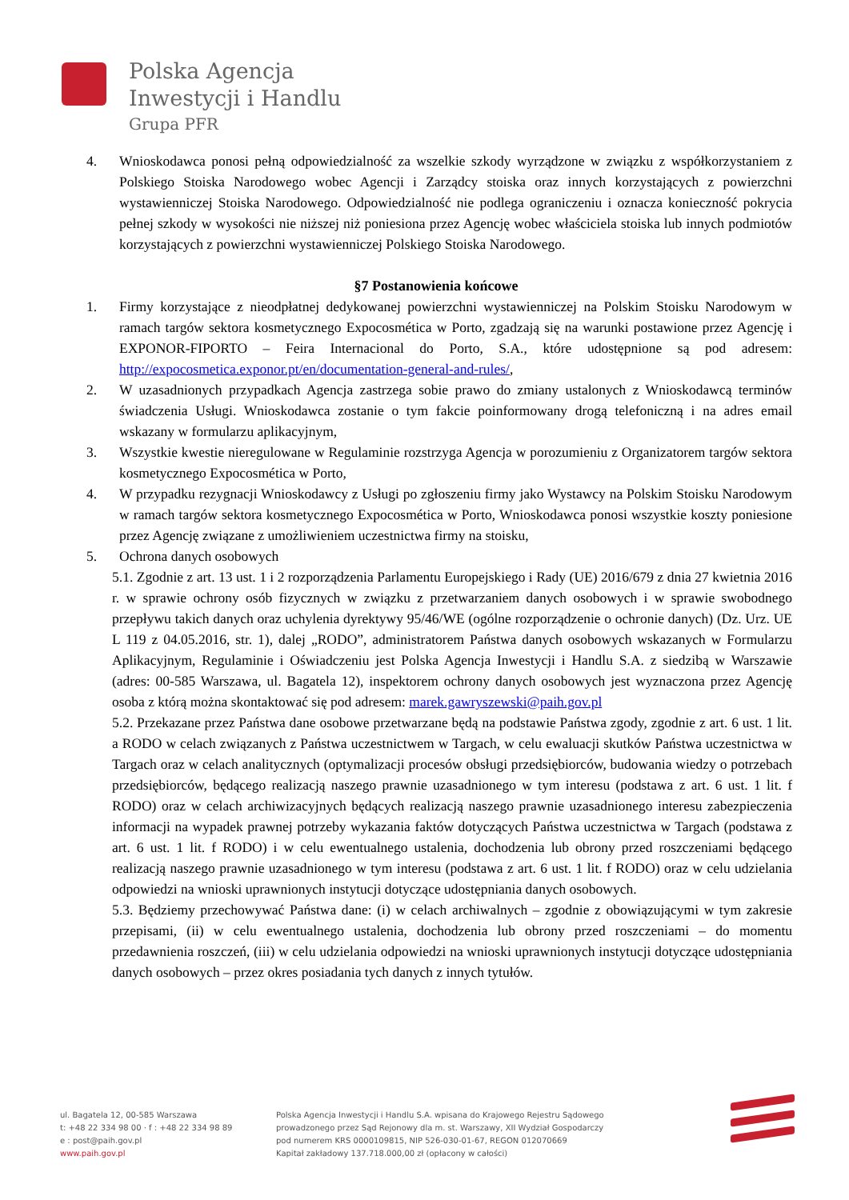Polska Agencja
Inwestycji i Handlu
Grupa PFR
4. Wnioskodawca ponosi pełną odpowiedzialność za wszelkie szkody wyrządzone w związku z współkorzystaniem z Polskiego Stoiska Narodowego wobec Agencji i Zarządcy stoiska oraz innych korzystających z powierzchni wystawienniczej Stoiska Narodowego. Odpowiedzialność nie podlega ograniczeniu i oznacza konieczność pokrycia pełnej szkody w wysokości nie niższej niż poniesiona przez Agencję wobec właściciela stoiska lub innych podmiotów korzystających z powierzchni wystawienniczej Polskiego Stoiska Narodowego.
§7 Postanowienia końcowe
1. Firmy korzystające z nieodpłatnej dedykowanej powierzchni wystawienniczej na Polskim Stoisku Narodowym w ramach targów sektora kosmetycznego Expocosmética w Porto, zgadzają się na warunki postawione przez Agencję i EXPONOR-FIPORTO – Feira Internacional do Porto, S.A., które udostępnione są pod adresem: http://expocosmetica.exponor.pt/en/documentation-general-and-rules/,
2. W uzasadnionych przypadkach Agencja zastrzega sobie prawo do zmiany ustalonych z Wnioskodawcą terminów świadczenia Usługi. Wnioskodawca zostanie o tym fakcie poinformowany drogą telefoniczną i na adres email wskazany w formularzu aplikacyjnym,
3. Wszystkie kwestie nieregulowane w Regulaminie rozstrzyga Agencja w porozumieniu z Organizatorem targów sektora kosmetycznego Expocosmética w Porto,
4. W przypadku rezygnacji Wnioskodawcy z Usługi po zgłoszeniu firmy jako Wystawcy na Polskim Stoisku Narodowym w ramach targów sektora kosmetycznego Expocosmética w Porto, Wnioskodawca ponosi wszystkie koszty poniesione przez Agencję związane z umożliwieniem uczestnictwa firmy na stoisku,
5. Ochrona danych osobowych
5.1. Zgodnie z art. 13 ust. 1 i 2 rozporządzenia Parlamentu Europejskiego i Rady (UE) 2016/679 z dnia 27 kwietnia 2016 r. w sprawie ochrony osób fizycznych w związku z przetwarzaniem danych osobowych i w sprawie swobodnego przepływu takich danych oraz uchylenia dyrektywy 95/46/WE (ogólne rozporządzenie o ochronie danych) (Dz. Urz. UE L 119 z 04.05.2016, str. 1), dalej „RODO”, administratorem Państwa danych osobowych wskazanych w Formularzu Aplikacyjnym, Regulaminie i Oświadczeniu jest Polska Agencja Inwestycji i Handlu S.A. z siedzibą w Warszawie (adres: 00-585 Warszawa, ul. Bagatela 12), inspektorem ochrony danych osobowych jest wyznaczona przez Agencję osoba z którą można skontaktować się pod adresem: marek.gawryszewski@paih.gov.pl
5.2. Przekazane przez Państwa dane osobowe przetwarzane będą na podstawie Państwa zgody, zgodnie z art. 6 ust. 1 lit. a RODO w celach związanych z Państwa uczestnictwem w Targach, w celu ewaluacji skutków Państwa uczestnictwa w Targach oraz w celach analitycznych (optymalizacji procesów obsługi przedsiębiorców, budowania wiedzy o potrzebach przedsiębiorców, będącego realizacją naszego prawnie uzasadnionego w tym interesu (podstawa z art. 6 ust. 1 lit. f RODO) oraz w celach archiwizacyjnych będących realizacją naszego prawnie uzasadnionego interesu zabezpieczenia informacji na wypadek prawnej potrzeby wykazania faktów dotyczących Państwa uczestnictwa w Targach (podstawa z art. 6 ust. 1 lit. f RODO) i w celu ewentualnego ustalenia, dochodzenia lub obrony przed roszczeniami będącego realizacją naszego prawnie uzasadnionego w tym interesu (podstawa z art. 6 ust. 1 lit. f RODO) oraz w celu udzielania odpowiedzi na wnioski uprawnionych instytucji dotyczące udostępniania danych osobowych.
5.3. Będziemy przechowywać Państwa dane: (i) w celach archiwalnych – zgodnie z obowiązującymi w tym zakresie przepisami, (ii) w celu ewentualnego ustalenia, dochodzenia lub obrony przed roszczeniami – do momentu przedawnienia roszczeń, (iii) w celu udzielania odpowiedzi na wnioski uprawnionych instytucji dotyczące udostępniania danych osobowych – przez okres posiadania tych danych z innych tytułów.
ul. Bagatela 12, 00-585 Warszawa
t: +48 22 334 98 00 · f : +48 22 334 98 89
e : post@paih.gov.pl
www.paih.gov.pl
Polska Agencja Inwestycji i Handlu S.A. wpisana do Krajowego Rejestru Sądowego
prowadzonego przez Sąd Rejonowy dla m. st. Warszawy, XII Wydział Gospodarczy
pod numerem KRS 0000109815, NIP 526-030-01-67, REGON 012070669
Kapitał zakładowy 137.718.000,00 zł (opłacony w całości)